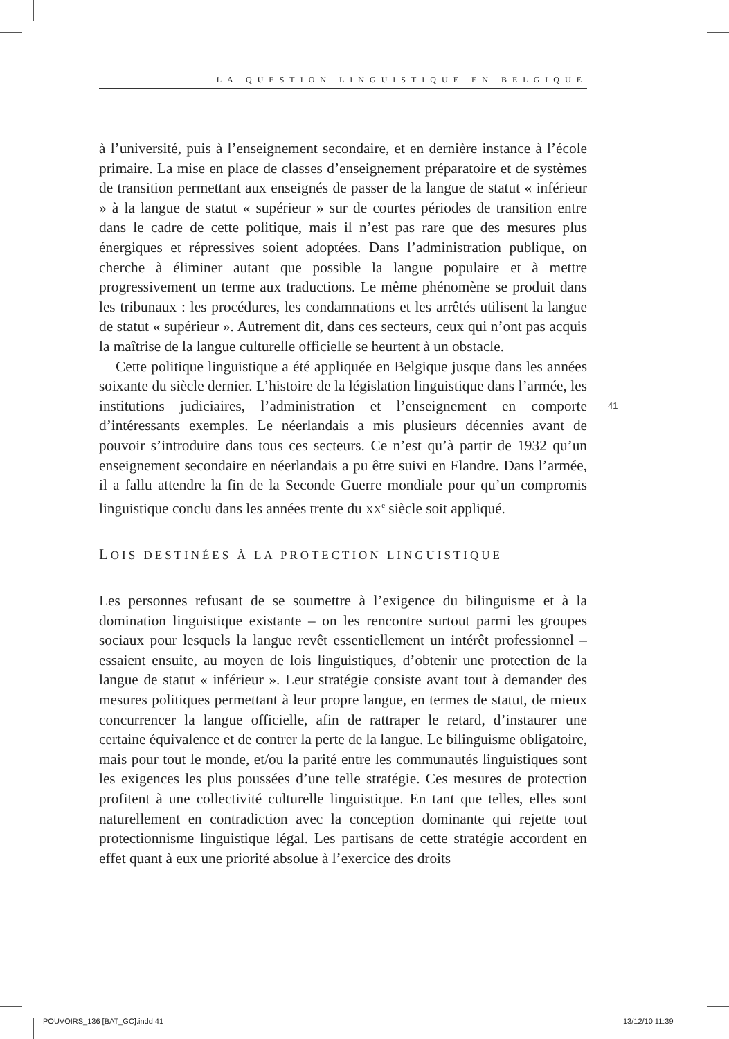LA QUESTION LINGUISTIQUE EN BELGIQUE
41
à l’université, puis à l’enseignement secondaire, et en dernière instance à l’école primaire. La mise en place de classes d’enseignement préparatoire et de systèmes de transition permettant aux enseignés de passer de la langue de statut « inférieur » à la langue de statut « supérieur » sur de courtes périodes de transition entre dans le cadre de cette politique, mais il n’est pas rare que des mesures plus énergiques et répressives soient adoptées. Dans l’administration publique, on cherche à éliminer autant que possible la langue populaire et à mettre progressivement un terme aux traductions. Le même phénomène se produit dans les tribunaux : les procédures, les condamnations et les arrêtés utilisent la langue de statut « supérieur ». Autrement dit, dans ces secteurs, ceux qui n’ont pas acquis la maîtrise de la langue culturelle officielle se heurtent à un obstacle.
Cette politique linguistique a été appliquée en Belgique jusque dans les années soixante du siècle dernier. L’histoire de la législation linguistique dans l’armée, les institutions judiciaires, l’administration et l’enseignement en comporte d’intéressants exemples. Le néerlandais a mis plusieurs décennies avant de pouvoir s’introduire dans tous ces secteurs. Ce n’est qu’à partir de 1932 qu’un enseignement secondaire en néerlandais a pu être suivi en Flandre. Dans l’armée, il a fallu attendre la fin de la Seconde Guerre mondiale pour qu’un compromis linguistique conclu dans les années trente du XX<sup>e</sup> siècle soit appliqué.
LOIS DESTINÉES À LA PROTECTION LINGUISTIQUE
Les personnes refusant de se soumettre à l’exigence du bilinguisme et à la domination linguistique existante – on les rencontre surtout parmi les groupes sociaux pour lesquels la langue revêt essentiellement un intérêt professionnel – essaient ensuite, au moyen de lois linguistiques, d’obtenir une protection de la langue de statut « inférieur ». Leur stratégie consiste avant tout à demander des mesures politiques permettant à leur propre langue, en termes de statut, de mieux concurrencer la langue officielle, afin de rattraper le retard, d’instaurer une certaine équivalence et de contrer la perte de la langue. Le bilinguisme obligatoire, mais pour tout le monde, et/ou la parité entre les communautés linguistiques sont les exigences les plus poussées d’une telle stratégie. Ces mesures de protection profitent à une collectivité culturelle linguistique. En tant que telles, elles sont naturellement en contradiction avec la conception dominante qui rejette tout protectionnisme linguistique légal. Les partisans de cette stratégie accordent en effet quant à eux une priorité absolue à l’exercice des droits
POUVOIRS_136 [BAT_GC].indd 41 13/12/10 11:39